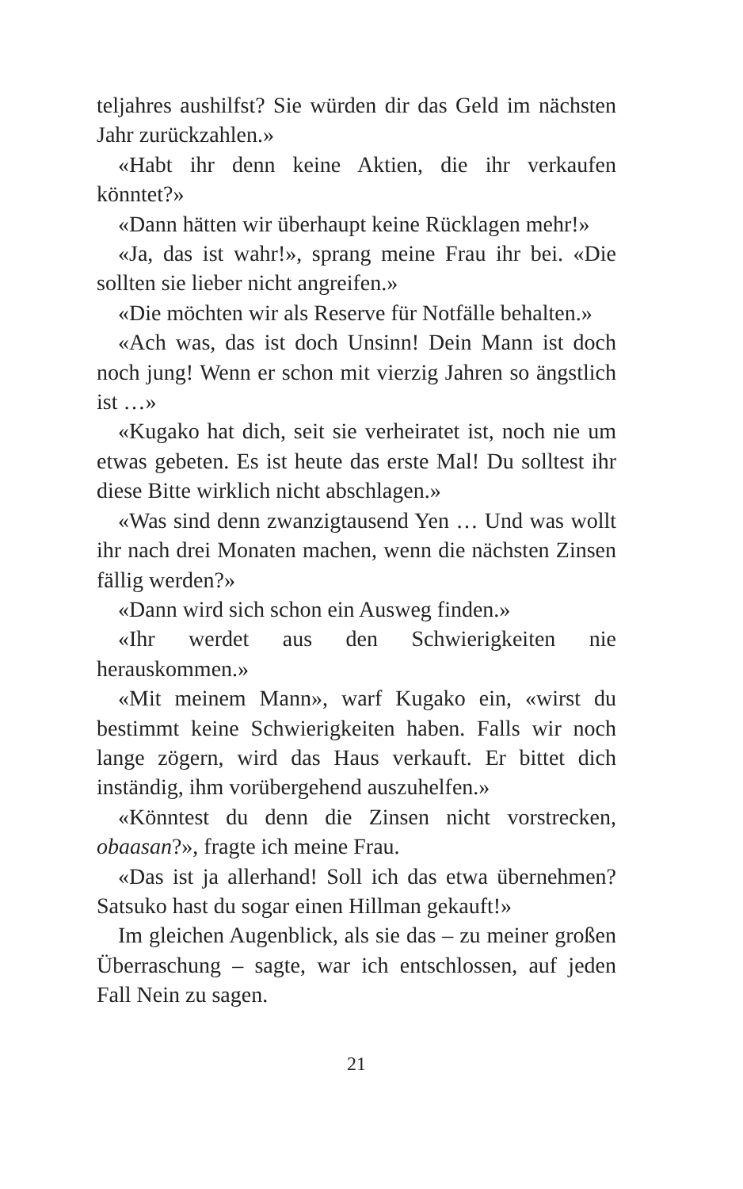teljahres aushilfst? Sie würden dir das Geld im nächsten Jahr zurückzahlen.»
«Habt ihr denn keine Aktien, die ihr verkaufen könntet?»
«Dann hätten wir überhaupt keine Rücklagen mehr!»
«Ja, das ist wahr!», sprang meine Frau ihr bei. «Die sollten sie lieber nicht angreifen.»
«Die möchten wir als Reserve für Notfälle behalten.»
«Ach was, das ist doch Unsinn! Dein Mann ist doch noch jung! Wenn er schon mit vierzig Jahren so ängstlich ist …»
«Kugako hat dich, seit sie verheiratet ist, noch nie um etwas gebeten. Es ist heute das erste Mal! Du solltest ihr diese Bitte wirklich nicht abschlagen.»
«Was sind denn zwanzigtausend Yen … Und was wollt ihr nach drei Monaten machen, wenn die nächsten Zinsen fällig werden?»
«Dann wird sich schon ein Ausweg finden.»
«Ihr werdet aus den Schwierigkeiten nie herauskommen.»
«Mit meinem Mann», warf Kugako ein, «wirst du bestimmt keine Schwierigkeiten haben. Falls wir noch lange zögern, wird das Haus verkauft. Er bittet dich inständig, ihm vorübergehend auszuhelfen.»
«Könntest du denn die Zinsen nicht vorstrecken, obaasan?», fragte ich meine Frau.
«Das ist ja allerhand! Soll ich das etwa übernehmen? Satsuko hast du sogar einen Hillman gekauft!»
Im gleichen Augenblick, als sie das – zu meiner großen Überraschung – sagte, war ich entschlossen, auf jeden Fall Nein zu sagen.
21